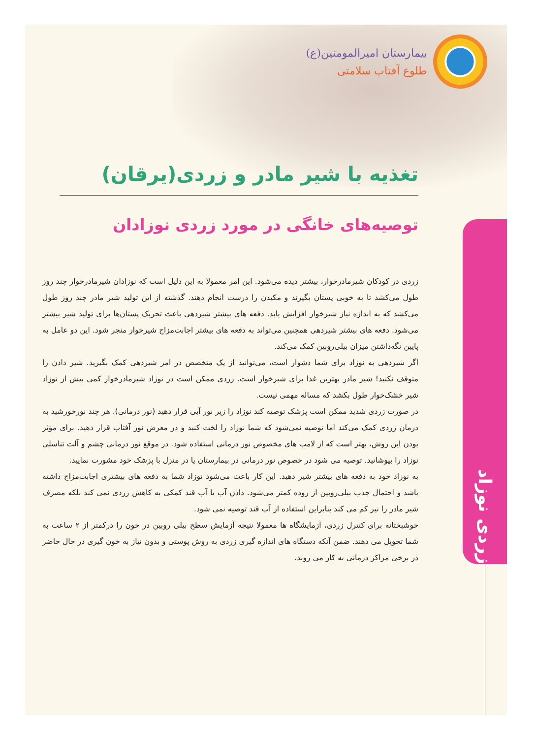بیمارستان امیرالمومنین(ع)
طلوع آفتاب سلامتی
تغذیه با شیر مادر و زردی(یرقان)
توصیه‌های خانگی در مورد زردی نوزادان
زردی نوزاد
زردی در کودکان شیرمادرخوار، بیشتر دیده می‌شود. این امر معمولا به این دلیل است که نوزادان شیرمادرخوار چند روز طول می‌کشد تا به خوبی پستان بگیرند و مکیدن را درست انجام دهند. گذشته از این تولید شیر مادر چند روز طول می‌کشد که به اندازه نیاز شیرخوار افزایش یابد. دفعه های بیشتر شیردهی باعث تحریک پستان‌ها برای تولید شیر بیشتر می‌شود. دفعه های بیشتر شیردهی همچنین می‌تواند به دفعه های بیشتر اجابت‌مزاج شیرخوار منجر شود. این دو عامل به پایین نگه‌داشتن میزان بیلی‌روبین کمک می‌کند.
اگر شیردهی به نوزاد برای شما دشوار است، می‌توانید از یک متخصص در امر شیردهی کمک بگیرید. شیر دادن را متوقف نکنید! شیر مادر بهترین غذا برای شیرخوار است. زردی ممکن است در نوزاد شیرمادرخوار کمی بیش از نوزاد شیر خشک‌خوار طول بکشد که مساله مهمی نیست.
در صورت زردی شدید ممکن است پزشک توصیه کند نوزاد را زیر نور آبی قرار دهید (نور درمانی). هر چند نورخورشید به درمان زردی کمک می‌کند اما توصیه نمی‌شود که شما نوزاد را لخت کنید و در معرض نور آفتاب قرار دهید. برای مؤثر بودن این روش، بهتر است که از لامپ های مخصوص نور درمانی استفاده شود. در موقع نور درمانی چشم و آلت تناسلی نوزاد را بپوشانید. توصیه می شود در خصوص نور درمانی در بیمارستان یا در منزل با پزشک خود مشورت نمایید.
به نوزاد خود به دفعه های بیشتر شیر دهید. این کار باعث می‌شود نوزاد شما به دفعه های بیشتری اجابت‌مزاج داشته باشد و احتمال جذب بیلی‌روبین از روده کمتر می‌شود. دادن آب یا آب قند کمکی به کاهش زردی نمی کند بلکه مصرف شیر مادر را نیز کم می کند بنابراین استفاده از آب قند توصیه نمی شود.
خوشبختانه برای کنترل زردی، آزمایشگاه ها معمولا نتیجه آزمایش سطح بیلی روبین در خون را درکمتر از ۲ ساعت به شما تحویل می دهند. ضمن آنکه دستگاه های اندازه گیری زردی به روش پوستی و بدون نیاز به خون گیری در حال حاضر در برخی مراکز درمانی به کار می روند.